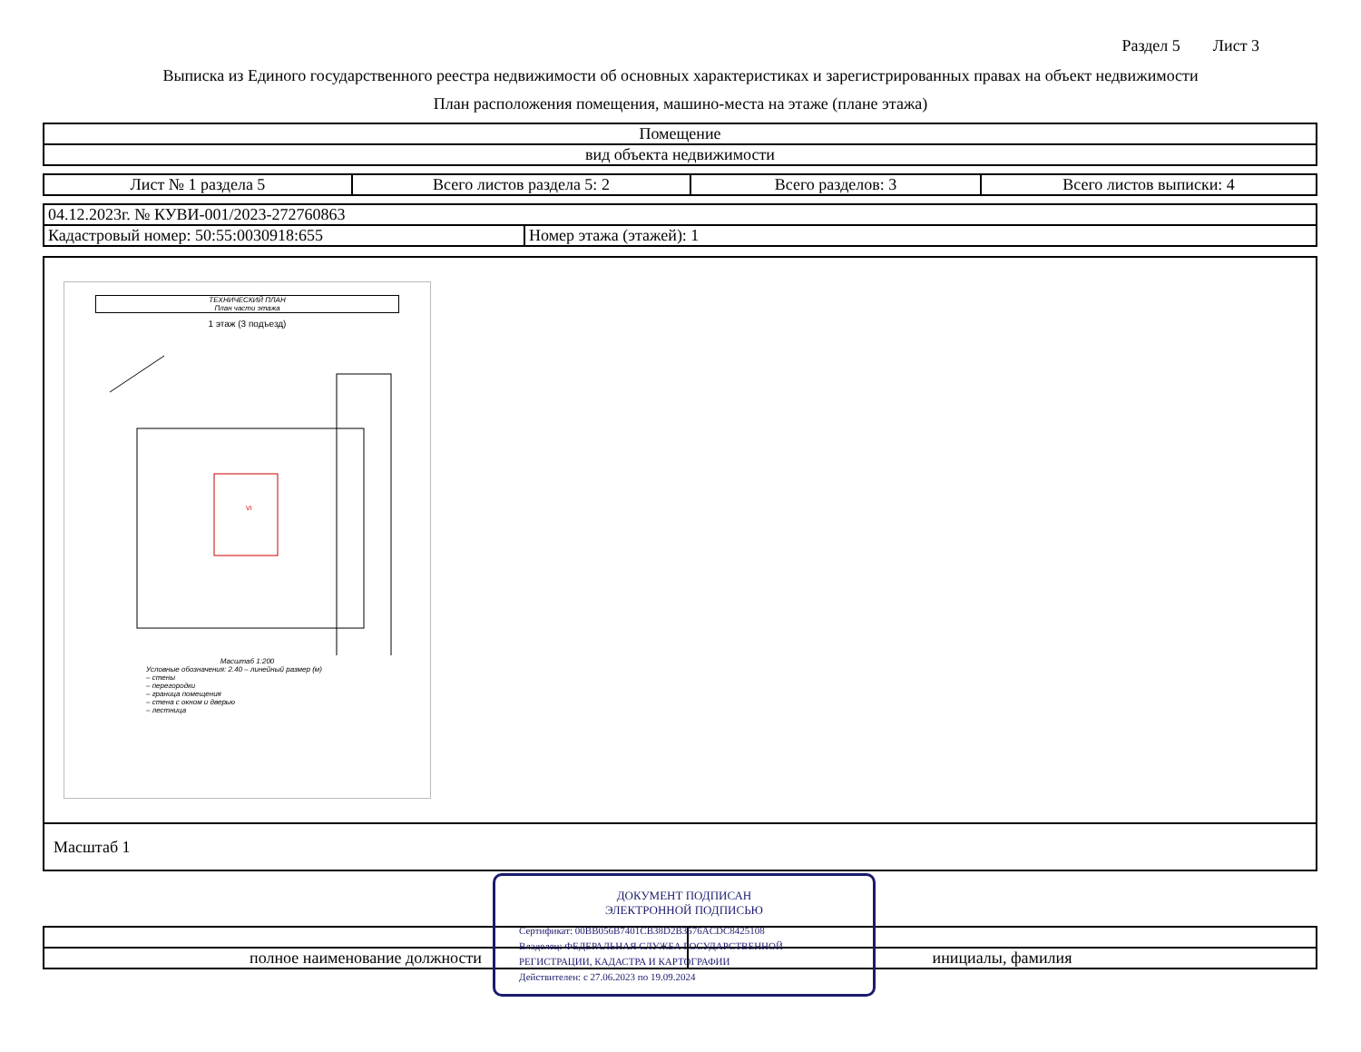Раздел 5 Лист 3
Выписка из Единого государственного реестра недвижимости об основных характеристиках и зарегистрированных правах на объект недвижимости
План расположения помещения, машино-места на этаже (плане этажа)
| Помещение |
| вид объекта недвижимости |
| Лист № 1 раздела 5 | Всего листов раздела 5: 2 | Всего разделов: 3 | Всего листов выписки: 4 |
| 04.12.2023г. № КУВИ-001/2023-272760863 | |
| Кадастровый номер: 50:55:0030918:655 | Номер этажа (этажей): 1 |
ТЕХНИЧЕСКИЙ ПЛАН
План части этажа
1 этаж (3 подъезд)
VI
Масштаб 1:200
Условные обозначения: 2.40 – линейный размер (м)
– стены
– перегородки
– граница помещения
– стена с окном и дверью
– лестница
| Масштаб 1 |
| полное наименование должности | инициалы, фамилия |
ДОКУМЕНТ ПОДПИСАН
ЭЛЕКТРОННОЙ ПОДПИСЬЮ
Сертификат: 00BB056B7401CB38D2B3576ACDC8425108
Владелец: ФЕДЕРАЛЬНАЯ СЛУЖБА ГОСУДАРСТВЕННОЙ
РЕГИСТРАЦИИ, КАДАСТРА И КАРТОГРАФИИ
Действителен: с 27.06.2023 по 19.09.2024